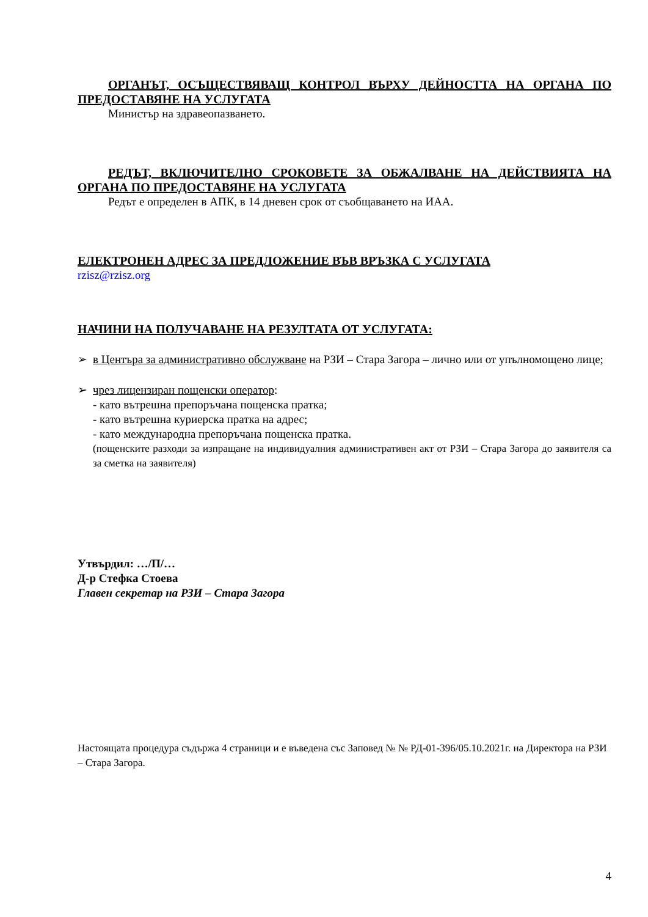ОРГАНЪТ, ОСЪЩЕСТВЯВАЩ КОНТРОЛ ВЪРХУ ДЕЙНОСТТА НА ОРГАНА ПО ПРЕДОСТАВЯНЕ НА УСЛУГАТА
Министър на здравеопазването.
РЕДЪТ, ВКЛЮЧИТЕЛНО СРОКОВЕТЕ ЗА ОБЖАЛВАНЕ НА ДЕЙСТВИЯТА НА ОРГАНА ПО ПРЕДОСТАВЯНЕ НА УСЛУГАТА
Редът е определен в АПК, в 14 дневен срок от съобщаването на ИАА.
ЕЛЕКТРОНЕН АДРЕС ЗА ПРЕДЛОЖЕНИЕ ВЪВ ВРЪЗКА С УСЛУГАТА
rzisz@rzisz.org
НАЧИНИ НА ПОЛУЧАВАНЕ НА РЕЗУЛТАТА ОТ УСЛУГАТА:
➢ в Центъра за административно обслужване на РЗИ – Стара Загора – лично или от упълномощено лице;
➢ чрез лицензиран пощенски оператор:
- като вътрешна препоръчана пощенска пратка;
- като вътрешна куриерска пратка на адрес;
- като международна препоръчана пощенска пратка.
(пощенските разходи за изпращане на индивидуалния административен акт от РЗИ – Стара Загора до заявителя са за сметка на заявителя)
Утвърдил: …/П/…
Д-р Стефка Стоева
Главен секретар на РЗИ – Стара Загора
Настоящата процедура съдържа 4 страници и е въведена със Заповед № № РД-01-396/05.10.2021г. на Директора на РЗИ – Стара Загора.
4